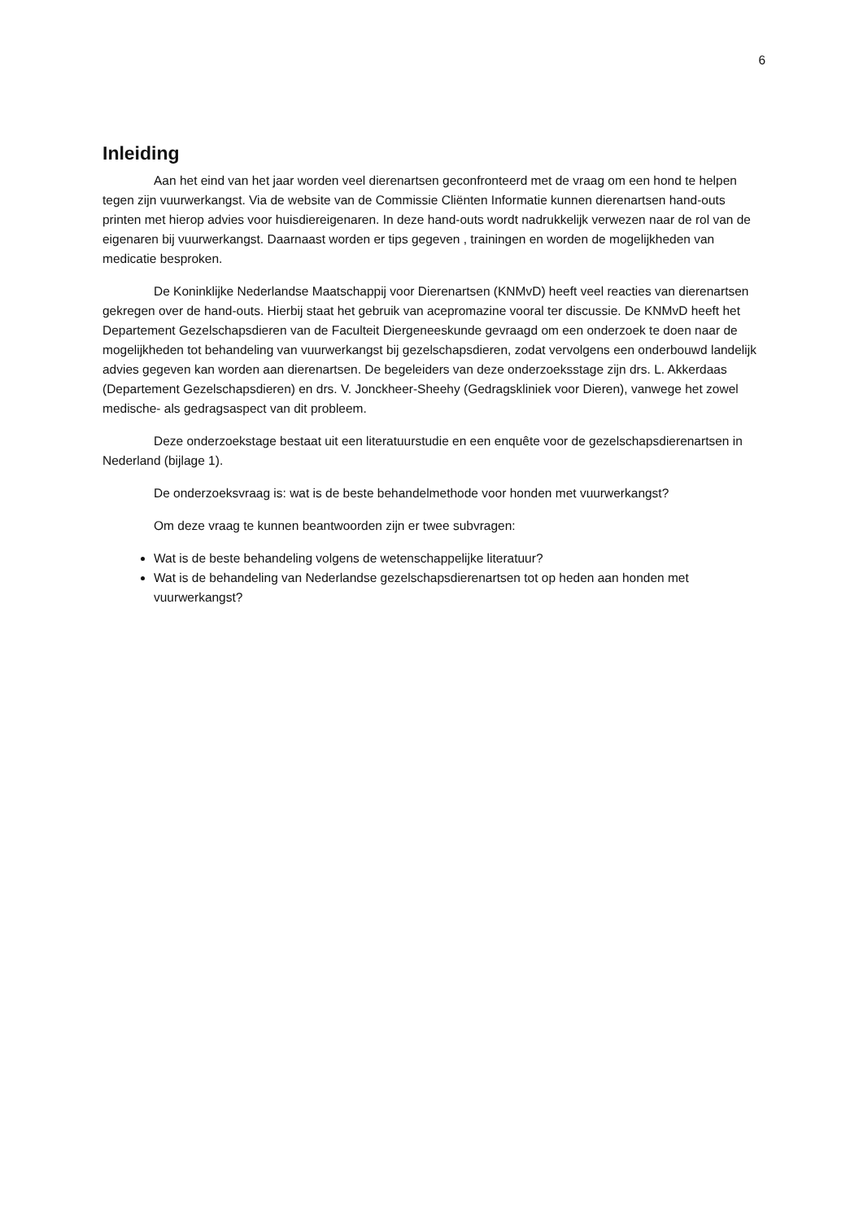6
Inleiding
Aan het eind van het jaar worden veel dierenartsen geconfronteerd met de vraag om een hond te helpen tegen zijn vuurwerkangst. Via de website van de Commissie Cliënten Informatie kunnen dierenartsen hand-outs printen met hierop advies voor huisdiereigenaren. In deze hand-outs wordt nadrukkelijk verwezen naar de rol van de eigenaren bij vuurwerkangst. Daarnaast worden er tips gegeven , trainingen en worden de mogelijkheden van medicatie besproken.
De Koninklijke Nederlandse Maatschappij voor Dierenartsen (KNMvD) heeft veel reacties van dierenartsen gekregen over de hand-outs. Hierbij staat het gebruik van acepromazine vooral ter discussie. De KNMvD heeft het Departement Gezelschapsdieren van de Faculteit Diergeneeskunde gevraagd om een onderzoek te doen naar de mogelijkheden tot behandeling van vuurwerkangst bij gezelschapsdieren, zodat vervolgens een onderbouwd landelijk advies gegeven kan worden aan dierenartsen. De begeleiders van deze onderzoeksstage zijn drs. L. Akkerdaas (Departement Gezelschapsdieren) en drs. V. Jonckheer-Sheehy (Gedragskliniek voor Dieren), vanwege het zowel medische- als gedragsaspect van dit probleem.
Deze onderzoekstage bestaat uit een literatuurstudie en een enquête voor de gezelschapsdierenartsen in Nederland (bijlage 1).
De onderzoeksvraag is: wat is de beste behandelmethode voor honden met vuurwerkangst?
Om deze vraag te kunnen beantwoorden zijn er twee subvragen:
Wat is de beste behandeling volgens de wetenschappelijke literatuur?
Wat is de behandeling van Nederlandse gezelschapsdierenartsen tot op heden aan honden met vuurwerkangst?